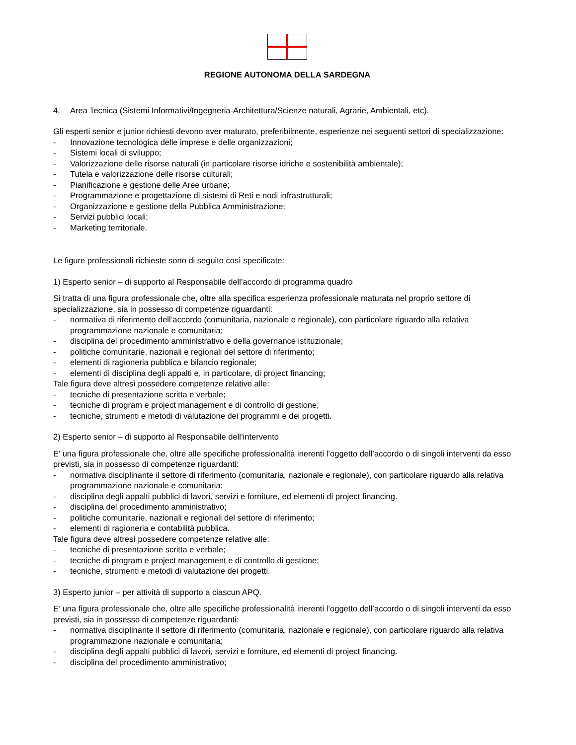REGIONE AUTONOMA DELLA SARDEGNA
4. Area Tecnica (Sistemi Informativi/Ingegneria-Architettura/Scienze naturali, Agrarie, Ambientali, etc).
Gli esperti senior e junior richiesti devono aver maturato, preferibilmente, esperienze nei seguenti settori di specializzazione:
- Innovazione tecnologica delle imprese e delle organizzazioni;
- Sistemi locali di sviluppo;
- Valorizzazione delle risorse naturali (in particolare risorse idriche e sostenibilità ambientale);
- Tutela e valorizzazione delle risorse culturali;
- Pianificazione e gestione delle Aree urbane;
- Programmazione e progettazione di sistemi di Reti e nodi infrastrutturali;
- Organizzazione e gestione della Pubblica Amministrazione;
- Servizi pubblici locali;
- Marketing territoriale.
Le figure professionali richieste sono di seguito così specificate:
1) Esperto senior – di supporto al Responsabile dell’accordo di programma quadro
Si tratta di una figura professionale che, oltre alla specifica esperienza professionale maturata nel proprio settore di specializzazione, sia in possesso di competenze riguardanti:
- normativa di riferimento dell’accordo (comunitaria, nazionale e regionale), con particolare riguardo alla relativa programmazione nazionale e comunitaria;
- disciplina del procedimento amministrativo e della governance istituzionale;
- politiche comunitarie, nazionali e regionali del settore di riferimento;
- elementi di ragioneria pubblica e bilancio regionale;
- elementi di disciplina degli appalti e, in particolare, di project financing;
Tale figura deve altresì possedere competenze relative alle:
- tecniche di presentazione scritta e verbale;
- tecniche di program e project management e di controllo di gestione;
- tecniche, strumenti e metodi di valutazione dei programmi e dei progetti.
2) Esperto senior – di supporto al Responsabile dell’intervento
E’ una figura professionale che, oltre alle specifiche professionalità inerenti l’oggetto dell’accordo o di singoli interventi da esso previsti, sia in possesso di competenze riguardanti:
- normativa disciplinante il settore di riferimento (comunitaria, nazionale e regionale), con particolare riguardo alla relativa programmazione nazionale e comunitaria;
- disciplina degli appalti pubblici di lavori, servizi e forniture, ed elementi di project financing.
- disciplina del procedimento amministrativo;
- politiche comunitarie, nazionali e regionali del settore di riferimento;
- elementi di ragioneria e contabilità pubblica.
Tale figura deve altresì possedere competenze relative alle:
- tecniche di presentazione scritta e verbale;
- tecniche di program e project management e di controllo di gestione;
- tecniche, strumenti e metodi di valutazione dei progetti.
3) Esperto junior – per attività di supporto a ciascun APQ.
E’ una figura professionale che, oltre alle specifiche professionalità inerenti l’oggetto dell’accordo o di singoli interventi da esso previsti, sia in possesso di competenze riguardanti:
- normativa disciplinante il settore di riferimento (comunitaria, nazionale e regionale), con particolare riguardo alla relativa programmazione nazionale e comunitaria;
- disciplina degli appalti pubblici di lavori, servizi e forniture, ed elementi di project financing.
- disciplina del procedimento amministrativo;